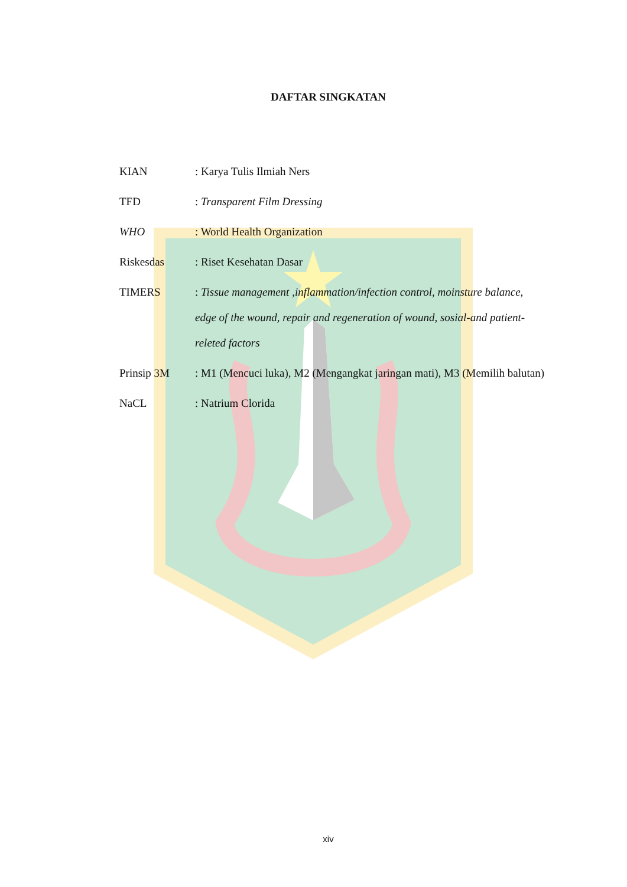DAFTAR SINGKATAN
KIAN : Karya Tulis Ilmiah Ners
TFD : Transparent Film Dressing
WHO : World Health Organization
Riskesdas : Riset Kesehatan Dasar
TIMERS : Tissue management ,inflammation/infection control, moinsture balance, edge of the wound, repair and regeneration of wound, sosial-and patient-releted factors
Prinsip 3M : M1 (Mencuci luka), M2 (Mengangkat jaringan mati), M3 (Memilih balutan)
NaCL : Natrium Clorida
xiv